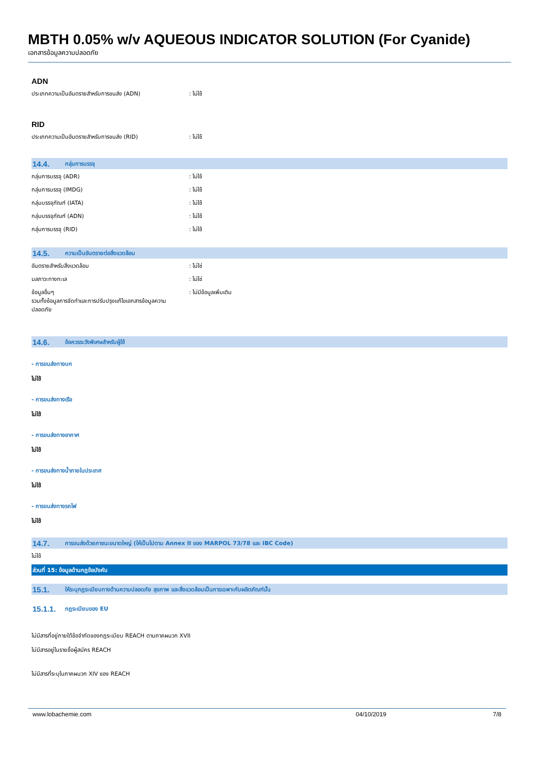MBTH 0.05% w/v AQUEOUS INDICATOR SOLUTION (For Cyanide)
เอกสารข้อมูลความปลอดภัย
ADN
ประเภทความเป็นอันตรายสำหรับการขนส่ง (ADN) : ไม่ใช้
RID
ประเภทความเป็นอันตรายสำหรับการขนส่ง (RID) : ไม่ใช้
14.4. กลุ่มการบรรจุ
กลุ่มการบรรจุ (ADR) : ไม่ใช้
กลุ่มการบรรจุ (IMDG) : ไม่ใช้
กลุ่มบรรจุภัณฑ์ (IATA) : ไม่ใช้
กลุ่มบรรจุภัณฑ์ (ADN) : ไม่ใช้
กลุ่มการบรรจุ (RID) : ไม่ใช้
14.5. ความเป็นอันตรายต่อสิ่งแวดล้อม
อันตรายสำหรับสิ่งแวดล้อม : ไม่ใช่
มลภาวะทางทะเล : ไม่ใช่
ข้อมูลอื่นๆ
รวมทั้งข้อมูลการจัดทำและการปรับปรุงแก้ไขเอกสารข้อมูลความปลอดภัย
: ไม่มีข้อมูลเพิ่มเติม
14.6. ข้อควรระวังพิเศษสำหรับผู้ใช้
- การขนส่งทางบก
ไม่ใช้
- การขนส่งทางเรือ
ไม่ใช้
- การขนส่งทางอากาศ
ไม่ใช้
- การขนส่งทางน้ำภายในประเทศ
ไม่ใช้
- การขนส่งทางรถไฟ
ไม่ใช้
14.7. การขนส่งด้วยภาชนะขนาดใหญ่ (ให้เป็นไปตาม Annex II ของ MARPOL 73/78 และ IBC Code)
ไม่ใช้
ส่วนที่ 15: ข้อมูลด้านกฎข้อบังคับ
15.1. ให้ระบุกฎระเบียบทางด้านความปลอดภัย สุขภาพ และสิ่งแวดล้อมเป็นการเฉพาะกับผลิตภัณฑ์นั้น
15.1.1. กฎระเบียบของ EU
ไม่มีสารที่อยู่ภายใต้ข้อจำกัดของกฎระเบียบ REACH ตามภาคผนวก XVII
ไม่มีสารอยู่ในรายชื่อผู้สมัคร REACH
ไม่มีสารที่ระบุในภาคผนวก XIV ของ REACH
www.lobachemie.com 04/10/2019 7/8